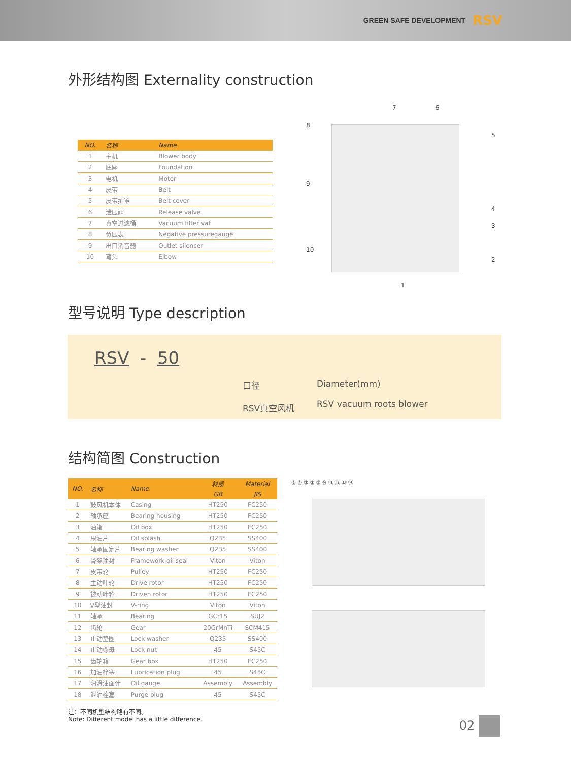GREEN SAFE DEVELOPMENT RSV
外形结构图 Externality construction
| NO. | 名称 | Name |
| --- | --- | --- |
| 1 | 主机 | Blower body |
| 2 | 底座 | Foundation |
| 3 | 电机 | Motor |
| 4 | 皮带 | Belt |
| 5 | 皮带护罩 | Belt cover |
| 6 | 泄压阀 | Release valve |
| 7 | 真空过滤桶 | Vacuum filter vat |
| 8 | 负压表 | Negative pressuregauge |
| 9 | 出口消音器 | Outlet silencer |
| 10 | 弯头 | Elbow |
7 6
8
5
9
4
3
10
2
1
型号说明 Type description
RSV - 50
口径
RSV真空风机
Diameter(mm)
RSV vacuum roots blower
结构简图 Construction
| NO. | 名称 | Name | 材质 | Material |
| --- | --- | --- | --- | --- |
| | | | GB | JIS |
| 1 | 鼓风机本体 | Casing | HT250 | FC250 |
| 2 | 轴承座 | Bearing housing | HT250 | FC250 |
| 3 | 油箱 | Oil box | HT250 | FC250 |
| 4 | 甩油片 | Oil splash | Q235 | SS400 |
| 5 | 轴承固定片 | Bearing washer | Q235 | SS400 |
| 6 | 骨架油封 | Framework oil seal | Viton | Viton |
| 7 | 皮带轮 | Pulley | HT250 | FC250 |
| 8 | 主动叶轮 | Drive rotor | HT250 | FC250 |
| 9 | 被动叶轮 | Driven rotor | HT250 | FC250 |
| 10 | V型油封 | V-ring | Viton | Viton |
| 11 | 轴承 | Bearing | GCr15 | SUJ2 |
| 12 | 齿轮 | Gear | 20GrMnTi | SCM415 |
| 13 | 止动垫圈 | Lock washer | Q235 | SS400 |
| 14 | 止动螺母 | Lock nut | 45 | S45C |
| 15 | 齿轮箱 | Gear box | HT250 | FC250 |
| 16 | 加油栓塞 | Lubrication plug | 45 | S45C |
| 17 | 润滑油面计 | Oil gauge | Assembly | Assembly |
| 18 | 泄油栓塞 | Purge plug | 45 | S45C |
注：不同机型结构略有不同。
Note: Different model has a little difference.
⑤ ④ ③ ② ① ⑩ ⑪ ⑫ ⑬ ⑭
02